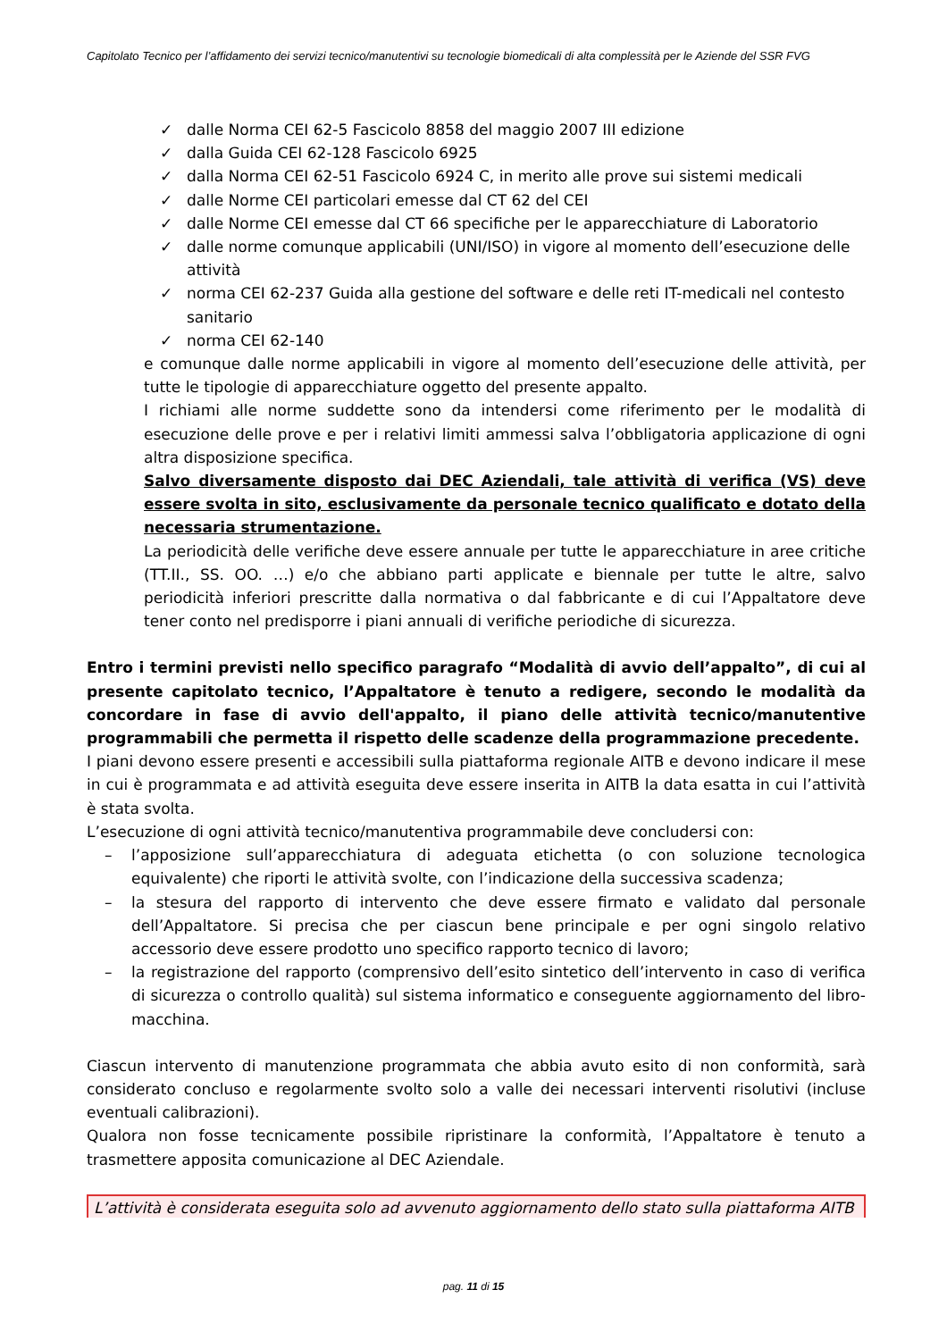Capitolato Tecnico per l’affidamento dei servizi tecnico/manutentivi su tecnologie biomedicali di alta complessità per le Aziende del SSR FVG
✓ dalle Norma CEI 62-5 Fascicolo 8858 del maggio 2007 III edizione
✓ dalla Guida CEI 62-128 Fascicolo 6925
✓ dalla Norma CEI 62-51 Fascicolo 6924 C, in merito alle prove sui sistemi medicali
✓ dalle Norme CEI particolari emesse dal CT 62 del CEI
✓ dalle Norme CEI emesse dal CT 66 specifiche per le apparecchiature di Laboratorio
✓ dalle norme comunque applicabili (UNI/ISO) in vigore al momento dell’esecuzione delle attività
✓ norma CEI 62-237 Guida alla gestione del software e delle reti IT-medicali nel contesto sanitario
✓ norma CEI 62-140
e comunque dalle norme applicabili in vigore al momento dell’esecuzione delle attività, per tutte le tipologie di apparecchiature oggetto del presente appalto.
I richiami alle norme suddette sono da intendersi come riferimento per le modalità di esecuzione delle prove e per i relativi limiti ammessi salva l’obbligatoria applicazione di ogni altra disposizione specifica.
Salvo diversamente disposto dai DEC Aziendali, tale attività di verifica (VS) deve essere svolta in sito, esclusivamente da personale tecnico qualificato e dotato della necessaria strumentazione.
La periodicità delle verifiche deve essere annuale per tutte le apparecchiature in aree critiche (TT.II., SS. OO. …) e/o che abbiano parti applicate e biennale per tutte le altre, salvo periodicità inferiori prescritte dalla normativa o dal fabbricante e di cui l’Appaltatore deve tener conto nel predisporre i piani annuali di verifiche periodiche di sicurezza.
Entro i termini previsti nello specifico paragrafo “Modalità di avvio dell’appalto”, di cui al presente capitolato tecnico, l’Appaltatore è tenuto a redigere, secondo le modalità da concordare in fase di avvio dell'appalto, il piano delle attività tecnico/manutentive programmabili che permetta il rispetto delle scadenze della programmazione precedente.
I piani devono essere presenti e accessibili sulla piattaforma regionale AITB e devono indicare il mese in cui è programmata e ad attività eseguita deve essere inserita in AITB la data esatta in cui l’attività è stata svolta.
L’esecuzione di ogni attività tecnico/manutentiva programmabile deve concludersi con:
– l’apposizione sull’apparecchiatura di adeguata etichetta (o con soluzione tecnologica equivalente) che riporti le attività svolte, con l’indicazione della successiva scadenza;
– la stesura del rapporto di intervento che deve essere firmato e validato dal personale dell’Appaltatore. Si precisa che per ciascun bene principale e per ogni singolo relativo accessorio deve essere prodotto uno specifico rapporto tecnico di lavoro;
– la registrazione del rapporto (comprensivo dell’esito sintetico dell’intervento in caso di verifica di sicurezza o controllo qualità) sul sistema informatico e conseguente aggiornamento del libro-macchina.
Ciascun intervento di manutenzione programmata che abbia avuto esito di non conformità, sarà considerato concluso e regolarmente svolto solo a valle dei necessari interventi risolutivi (incluse eventuali calibrazioni).
Qualora non fosse tecnicamente possibile ripristinare la conformità, l’Appaltatore è tenuto a trasmettere apposita comunicazione al DEC Aziendale.
L’attività è considerata eseguita solo ad avvenuto aggiornamento dello stato sulla piattaforma AITB
pag. 11 di 15